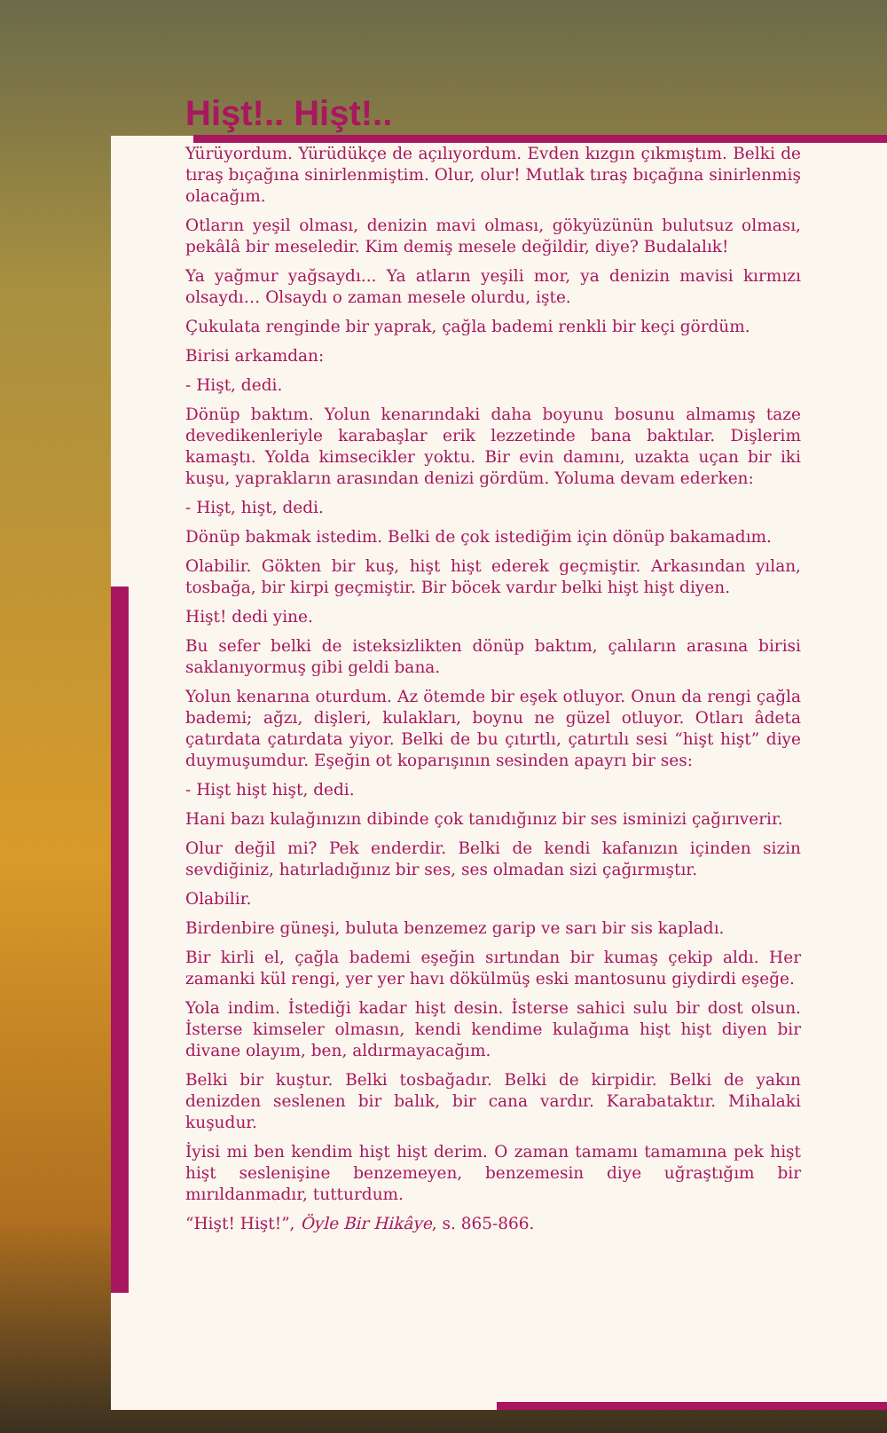Hişt!.. Hişt!..
Yürüyordum. Yürüdükçe de açılıyordum. Evden kızgın çıkmıştım. Belki de tıraş bıçağına sinirlenmiştim. Olur, olur! Mutlak tıraş bıçağına sinirlenmiş olacağım.
Otların yeşil olması, denizin mavi olması, gökyüzünün bulutsuz olması, pekâlâ bir meseledir. Kim demiş mesele değildir, diye? Budalalık!
Ya yağmur yağsaydı... Ya atların yeşili mor, ya denizin mavisi kırmızı olsaydı… Olsaydı o zaman mesele olurdu, işte.
Çukulata renginde bir yaprak, çağla bademi renkli bir keçi gördüm.
Birisi arkamdan:
- Hişt, dedi.
Dönüp baktım. Yolun kenarındaki daha boyunu bosunu almamış taze devedikenleriyle karabaşlar erik lezzetinde bana baktılar. Dişlerim kamaştı. Yolda kimsecikler yoktu. Bir evin damını, uzakta uçan bir iki kuşu, yaprakların arasından denizi gördüm. Yoluma devam ederken:
- Hişt, hişt, dedi.
Dönüp bakmak istedim. Belki de çok istediğim için dönüp bakamadım.
Olabilir. Gökten bir kuş, hişt hişt ederek geçmiştir. Arkasından yılan, tosbağa, bir kirpi geçmiştir. Bir böcek vardır belki hişt hişt diyen.
Hişt! dedi yine.
Bu sefer belki de isteksizlikten dönüp baktım, çalıların arasına birisi saklanıyormuş gibi geldi bana.
Yolun kenarına oturdum. Az ötemde bir eşek otluyor. Onun da rengi çağla bademi; ağzı, dişleri, kulakları, boynu ne güzel otluyor. Otları âdeta çatırdata çatırdata yiyor. Belki de bu çıtırtlı, çatırtılı sesi “hişt hişt” diye duymuşumdur. Eşeğin ot koparışının sesinden apayrı bir ses:
- Hişt hişt hişt, dedi.
Hani bazı kulağınızın dibinde çok tanıdığınız bir ses isminizi çağırıverir.
Olur değil mi? Pek enderdir. Belki de kendi kafanızın içinden sizin sevdiğiniz, hatırladığınız bir ses, ses olmadan sizi çağırmıştır.
Olabilir.
Birdenbire güneşi, buluta benzemez garip ve sarı bir sis kapladı.
Bir kirli el, çağla bademi eşeğin sırtından bir kumaş çekip aldı. Her zamanki kül rengi, yer yer havı dökülmüş eski mantosunu giydirdi eşeğe.
Yola indim. İstediği kadar hişt desin. İsterse sahici sulu bir dost olsun. İsterse kimseler olmasın, kendi kendime kulağıma hişt hişt diyen bir divane olayım, ben, aldırmayacağım.
Belki bir kuştur. Belki tosbağadır. Belki de kirpidir. Belki de yakın denizden seslenen bir balık, bir cana vardır. Karabataktır. Mihalaki kuşudur.
İyisi mi ben kendim hişt hişt derim. O zaman tamamı tamamına pek hişt hişt seslenişine benzemeyen, benzemesin diye uğraştığım bir mırıldanmadır, tutturdum.
“Hişt! Hişt!”, Öyle Bir Hikâye, s. 865-866.